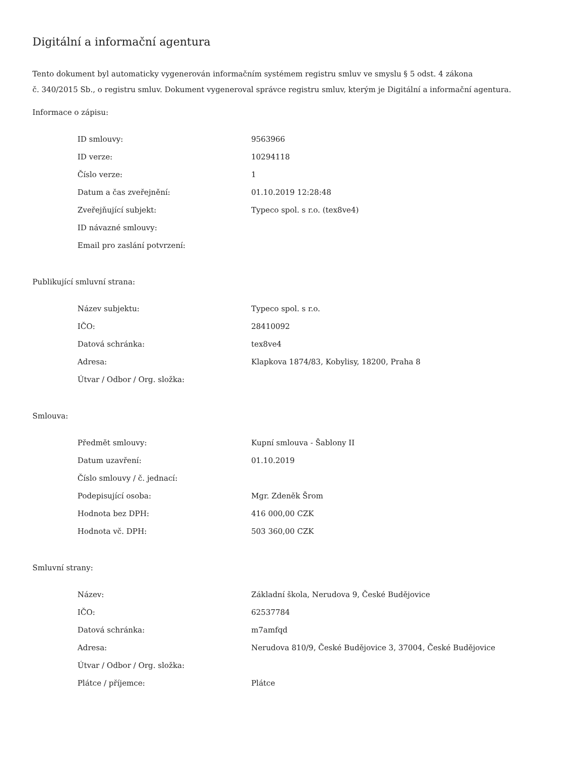Digitální a informační agentura
Tento dokument byl automaticky vygenerován informačním systémem registru smluv ve smyslu § 5 odst. 4 zákona
č. 340/2015 Sb., o registru smluv. Dokument vygeneroval správce registru smluv, kterým je Digitální a informační agentura.
Informace o zápisu:
| ID smlouvy: | 9563966 |
| ID verze: | 10294118 |
| Číslo verze: | 1 |
| Datum a čas zveřejnění: | 01.10.2019 12:28:48 |
| Zveřejňující subjekt: | Typeco spol. s r.o. (tex8ve4) |
| ID návazné smlouvy: | |
| Email pro zaslání potvrzení: | |
Publikující smluvní strana:
| Název subjektu: | Typeco spol. s r.o. |
| IČO: | 28410092 |
| Datová schránka: | tex8ve4 |
| Adresa: | Klapkova 1874/83, Kobylisy, 18200, Praha 8 |
| Útvar / Odbor / Org. složka: | |
Smlouva:
| Předmět smlouvy: | Kupní smlouva - Šablony II |
| Datum uzavření: | 01.10.2019 |
| Číslo smlouvy / č. jednací: | |
| Podepisující osoba: | Mgr. Zdeněk Šrom |
| Hodnota bez DPH: | 416 000,00 CZK |
| Hodnota vč. DPH: | 503 360,00 CZK |
Smluvní strany:
| Název: | Základní škola, Nerudova 9, České Budějovice |
| IČO: | 62537784 |
| Datová schránka: | m7amfqd |
| Adresa: | Nerudova 810/9, České Budějovice 3, 37004, České Budějovice |
| Útvar / Odbor / Org. složka: | |
| Plátce / příjemce: | Plátce |